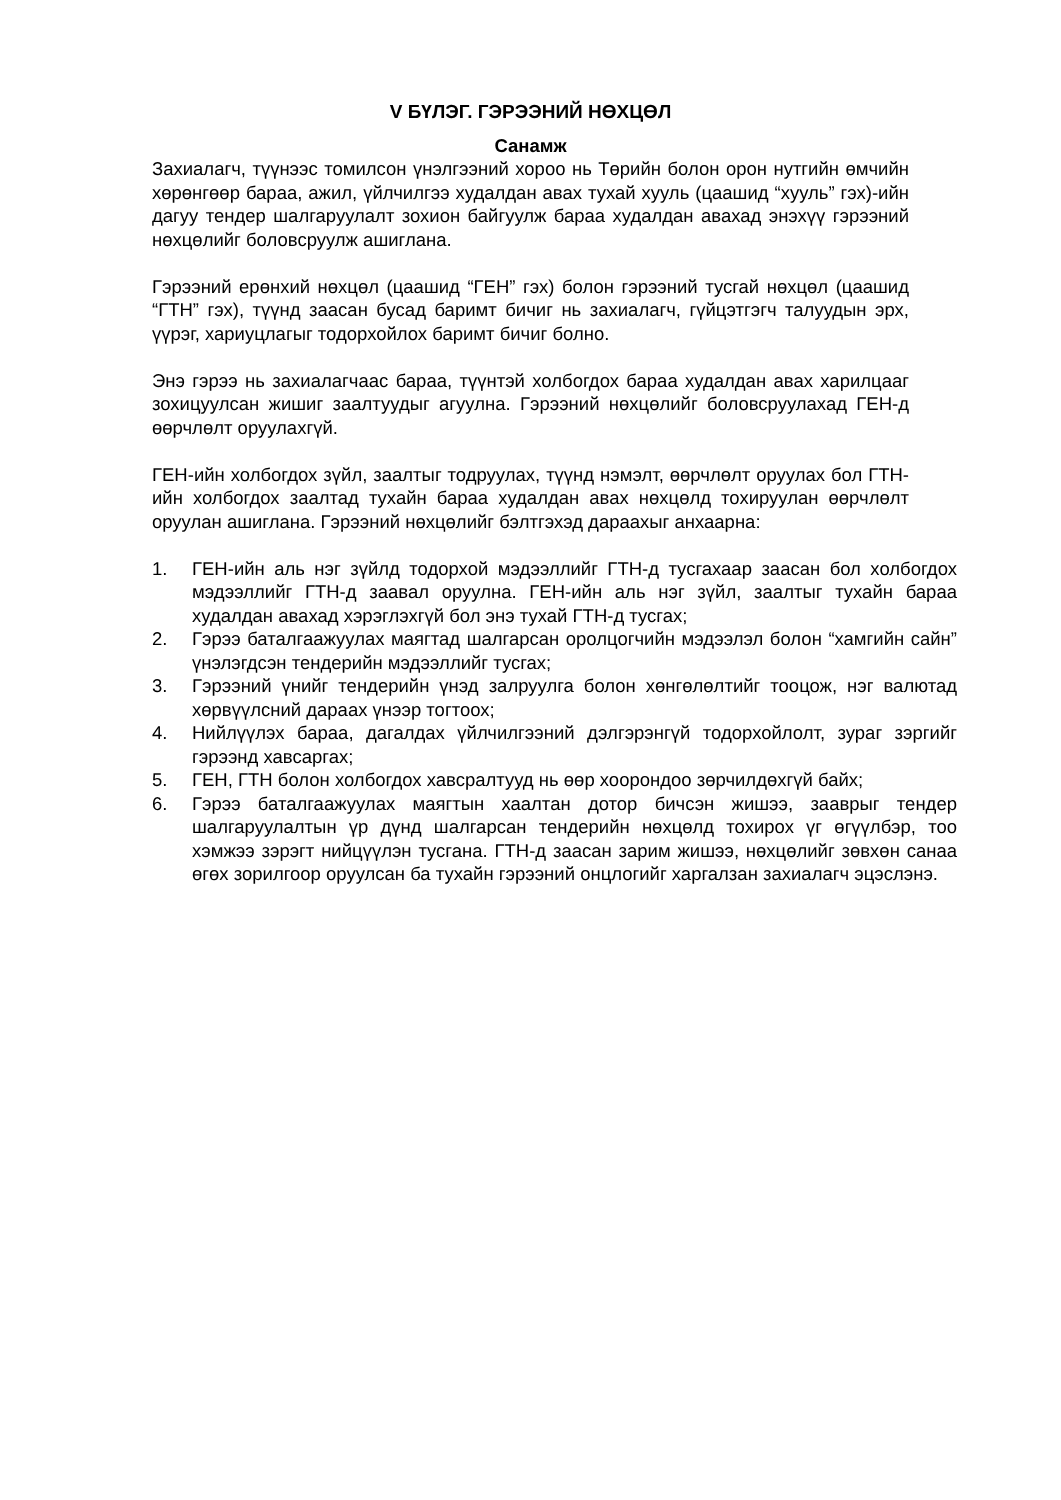V БҮЛЭГ. ГЭРЭЭНИЙ НӨХЦӨЛ
Санамж
Захиалагч, түүнээс томилсон үнэлгээний хороо нь Төрийн болон орон нутгийн өмчийн хөрөнгөөр бараа, ажил, үйлчилгээ худалдан авах тухай хууль (цаашид “хууль” гэх)-ийн дагуу тендер шалгаруулалт зохион байгуулж бараа худалдан авахад энэхүү гэрээний нөхцөлийг боловсруулж ашиглана.
Гэрээний ерөнхий нөхцөл (цаашид “ГЕН” гэх) болон гэрээний тусгай нөхцөл (цаашид “ГТН” гэх), түүнд заасан бусад баримт бичиг нь захиалагч, гүйцэтгэгч талуудын эрх, үүрэг, хариуцлагыг тодорхойлох баримт бичиг болно.
Энэ гэрээ нь захиалагчаас бараа, түүнтэй холбогдох бараа худалдан авах харилцааг зохицуулсан жишиг заалтуудыг агуулна. Гэрээний нөхцөлийг боловсруулахад ГЕН-д өөрчлөлт оруулахгүй.
ГЕН-ийн холбогдох зүйл, заалтыг тодруулах, түүнд нэмэлт, өөрчлөлт оруулах бол ГТН-ийн холбогдох заалтад тухайн бараа худалдан авах нөхцөлд тохируулан өөрчлөлт оруулан ашиглана. Гэрээний нөхцөлийг бэлтгэхэд дараахыг анхаарна:
1. ГЕН-ийн аль нэг зүйлд тодорхой мэдээллийг ГТН-д тусгахаар заасан бол холбогдох мэдээллийг ГТН-д заавал оруулна. ГЕН-ийн аль нэг зүйл, заалтыг тухайн бараа худалдан авахад хэрэглэхгүй бол энэ тухай ГТН-д тусгах;
2. Гэрээ баталгаажуулах маягтад шалгарсан оролцогчийн мэдээлэл болон “хамгийн сайн” үнэлэгдсэн тендерийн мэдээллийг тусгах;
3. Гэрээний үнийг тендерийн үнэд залруулга болон хөнгөлөлтийг тооцож, нэг валютад хөрвүүлсний дараах үнээр тогтоох;
4. Нийлүүлэх бараа, дагалдах үйлчилгээний дэлгэрэнгүй тодорхойлолт, зураг зэргийг гэрээнд хавсаргах;
5. ГЕН, ГТН болон холбогдох хавсралтууд нь өөр хоорондоо зөрчилдөхгүй байх;
6. Гэрээ баталгаажуулах маягтын хаалтан дотор бичсэн жишээ, зааврыг тендер шалгаруулалтын үр дүнд шалгарсан тендерийн нөхцөлд тохирох үг өгүүлбэр, тоо хэмжээ зэрэгт нийцүүлэн тусгана. ГТН-д заасан зарим жишээ, нөхцөлийг зөвхөн санаа өгөх зорилгоор оруулсан ба тухайн гэрээний онцлогийг харгалзан захиалагч эцэслэнэ.